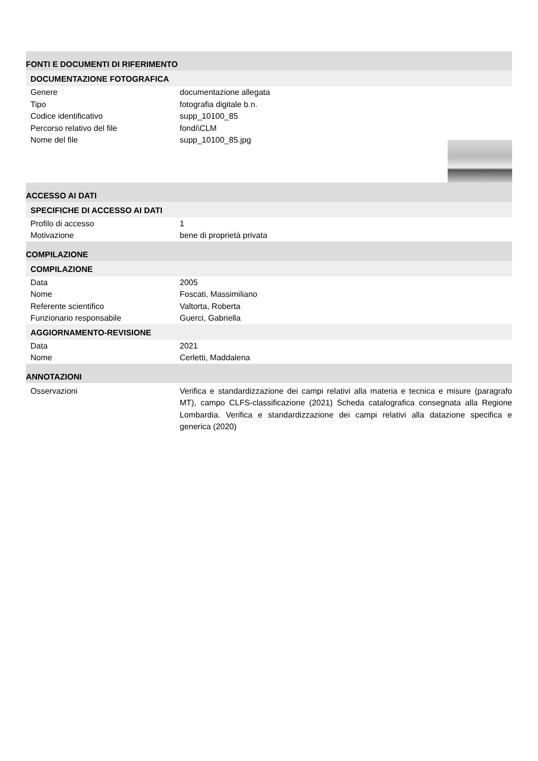FONTI E DOCUMENTI DI RIFERIMENTO
DOCUMENTAZIONE FOTOGRAFICA
Genere documentazione allegata
Tipo fotografia digitale b.n.
Codice identificativo supp_10100_85
Percorso relativo del file fondi\CLM
Nome del file supp_10100_85.jpg
ACCESSO AI DATI
SPECIFICHE DI ACCESSO AI DATI
Profilo di accesso 1
Motivazione bene di proprietà privata
COMPILAZIONE
COMPILAZIONE
Data 2005
Nome Foscati, Massimiliano
Referente scientifico Valtorta, Roberta
Funzionario responsabile Guerci, Gabriella
AGGIORNAMENTO-REVISIONE
Data 2021
Nome Cerletti, Maddalena
ANNOTAZIONI
Osservazioni Verifica e standardizzazione dei campi relativi alla materia e tecnica e misure (paragrafo MT), campo CLFS-classificazione (2021) Scheda catalografica consegnata alla Regione Lombardia. Verifica e standardizzazione dei campi relativi alla datazione specifica e generica (2020)